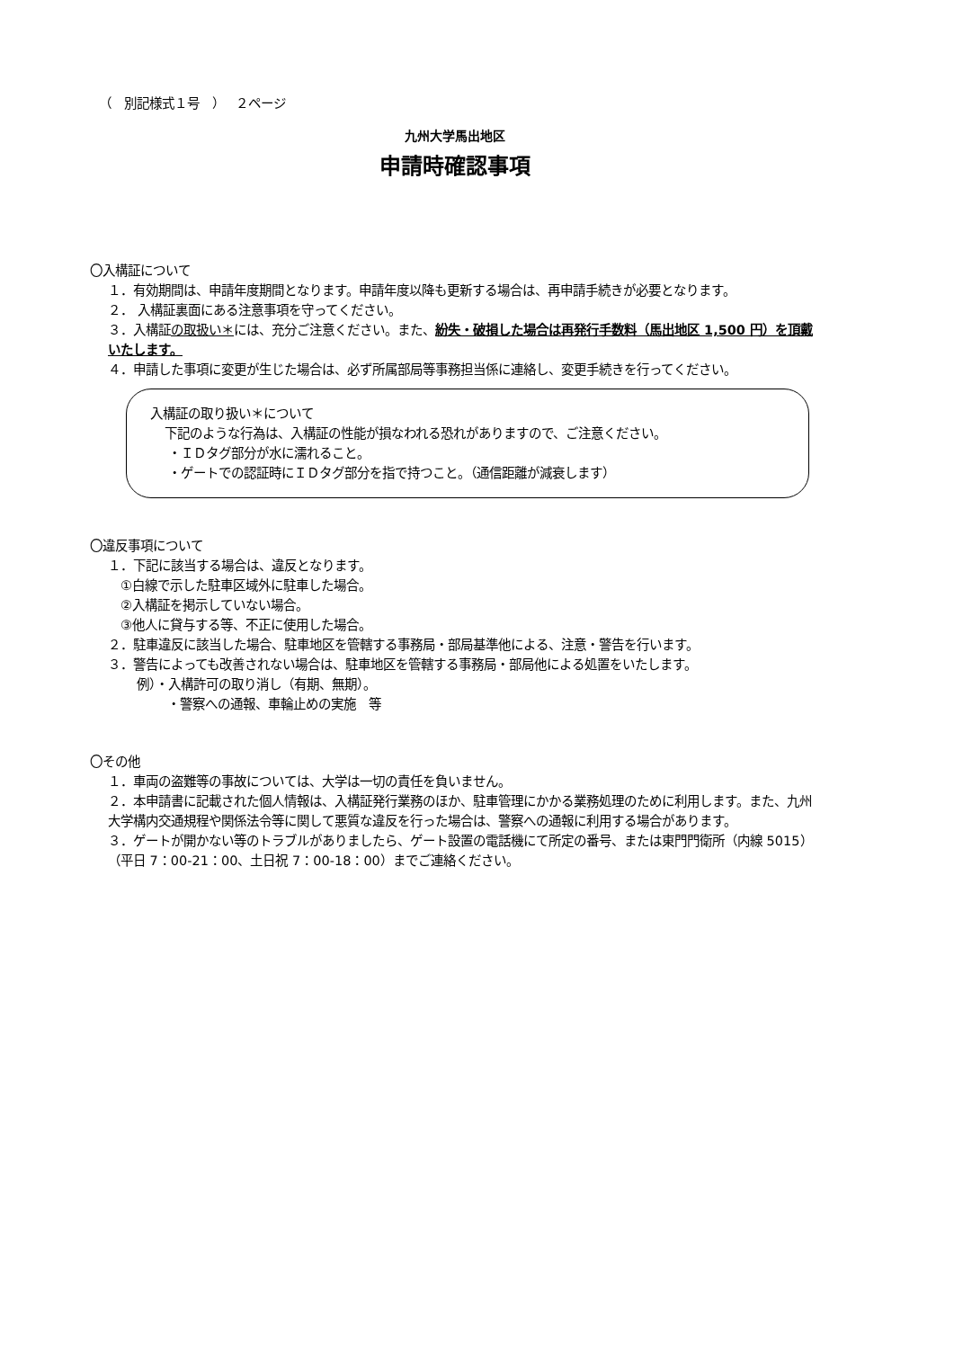（　別記様式１号　）　 ２ページ
九州大学馬出地区
申請時確認事項
〇入構証について
１．有効期間は、申請年度期間となります。申請年度以降も更新する場合は、再申請手続きが必要となります。
２． 入構証裏面にある注意事項を守ってください。
３．入構証の取扱い＊には、充分ご注意ください。また、紛失・破損した場合は再発行手数料（馬出地区 1,500 円）を頂戴いたします。
４．申請した事項に変更が生じた場合は、必ず所属部局等事務担当係に連絡し、変更手続きを行ってください。
入構証の取り扱い＊について
下記のような行為は、入構証の性能が損なわれる恐れがありますので、ご注意ください。
・ＩＤタグ部分が水に濡れること。
・ゲートでの認証時にＩＤタグ部分を指で持つこと。（通信距離が減衰します）
〇違反事項について
１．下記に該当する場合は、違反となります。
①白線で示した駐車区域外に駐車した場合。
②入構証を掲示していない場合。
③他人に貸与する等、不正に使用した場合。
２．駐車違反に該当した場合、駐車地区を管轄する事務局・部局基準他による、注意・警告を行います。
３．警告によっても改善されない場合は、駐車地区を管轄する事務局・部局他による処置をいたします。
例）・入構許可の取り消し（有期、無期）。
・警察への通報、車輪止めの実施　等
〇その他
１．車両の盗難等の事故については、大学は一切の責任を負いません。
２．本申請書に記載された個人情報は、入構証発行業務のほか、駐車管理にかかる業務処理のために利用します。また、九州大学構内交通規程や関係法令等に関して悪質な違反を行った場合は、警察への通報に利用する場合があります。
３．ゲートが開かない等のトラブルがありましたら、ゲート設置の電話機にて所定の番号、または東門門衛所（内線 5015）（平日 7：00-21：00、土日祝 7：00-18：00）までご連絡ください。